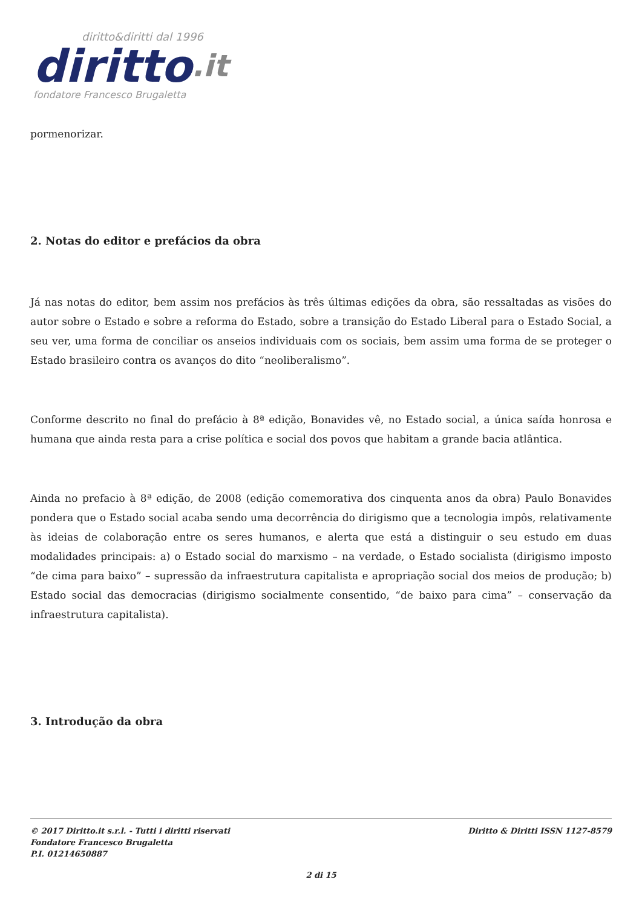diritto&diritti dal 1996
diritto.it
fondatore Francesco Brugaletta
pormenorizar.
2. Notas do editor e prefácios da obra
Já nas notas do editor, bem assim nos prefácios às três últimas edições da obra, são ressaltadas as visões do autor sobre o Estado e sobre a reforma do Estado, sobre a transição do Estado Liberal para o Estado Social, a seu ver, uma forma de conciliar os anseios individuais com os sociais, bem assim uma forma de se proteger o Estado brasileiro contra os avanços do dito “neoliberalismo”.
Conforme descrito no final do prefácio à 8ª edição, Bonavides vê, no Estado social, a única saída honrosa e humana que ainda resta para a crise política e social dos povos que habitam a grande bacia atlântica.
Ainda no prefacio à 8ª edição, de 2008 (edição comemorativa dos cinquenta anos da obra) Paulo Bonavides pondera que o Estado social acaba sendo uma decorrência do dirigismo que a tecnologia impôs, relativamente às ideias de colaboração entre os seres humanos, e alerta que está a distinguir o seu estudo em duas modalidades principais: a) o Estado social do marxismo – na verdade, o Estado socialista (dirigismo imposto “de cima para baixo” – supressão da infraestrutura capitalista e apropriação social dos meios de produção; b) Estado social das democracias (dirigismo socialmente consentido, “de baixo para cima” – conservação da infraestrutura capitalista).
3. Introdução da obra
© 2017 Diritto.it s.r.l. - Tutti i diritti riservati
Fondatore Francesco Brugaletta
P.I. 01214650887
Diritto & Diritti ISSN 1127-8579
2 di 15